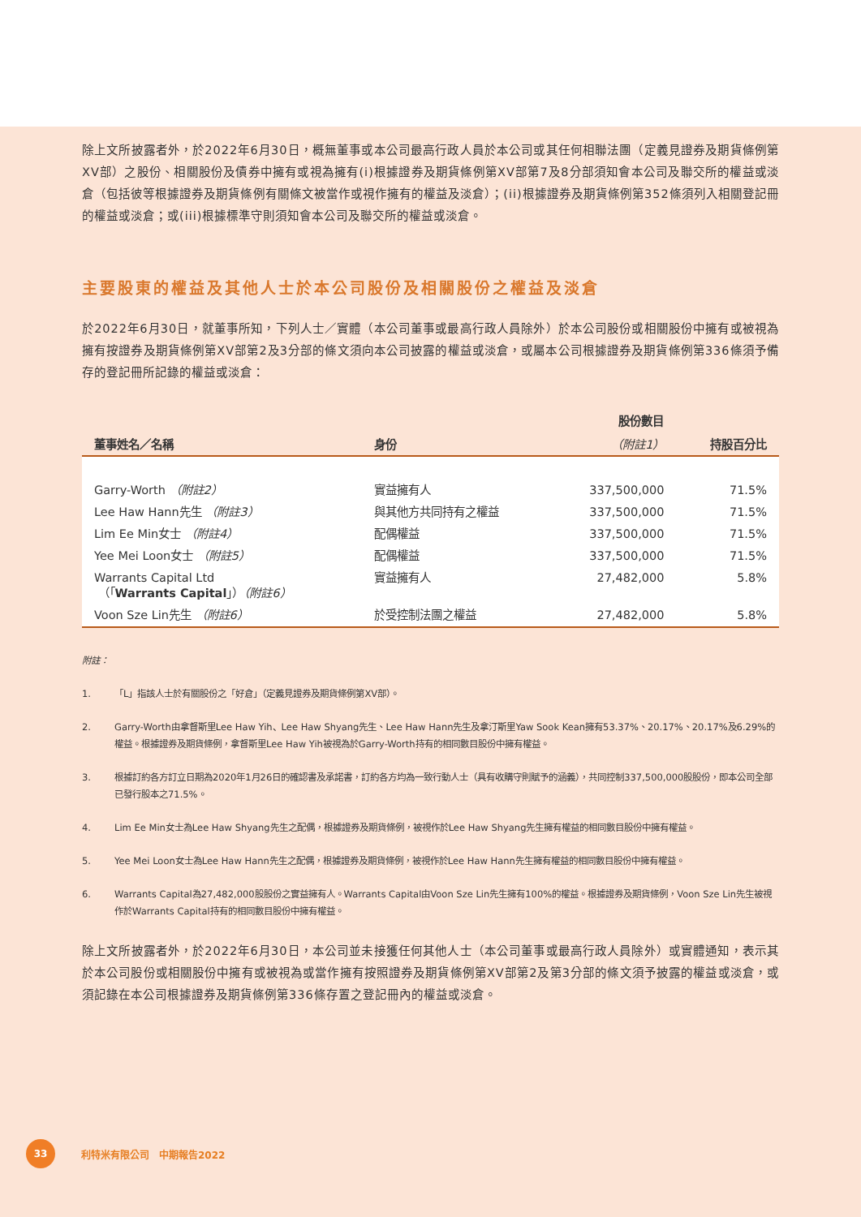除上文所披露者外，於2022年6月30日，概無董事或本公司最高行政人員於本公司或其任何相聯法團（定義見證券及期貨條例第XV部）之股份、相關股份及債券中擁有或視為擁有(i)根據證券及期貨條例第XV部第7及8分部須知會本公司及聯交所的權益或淡倉（包括彼等根據證券及期貨條例有關條文被當作或視作擁有的權益及淡倉）；(ii)根據證券及期貨條例第352條須列入相關登記冊的權益或淡倉；或(iii)根據標準守則須知會本公司及聯交所的權益或淡倉。
主要股東的權益及其他人士於本公司股份及相關股份之權益及淡倉
於2022年6月30日，就董事所知，下列人士／實體（本公司董事或最高行政人員除外）於本公司股份或相關股份中擁有或被視為擁有按證券及期貨條例第XV部第2及3分部的條文須向本公司披露的權益或淡倉，或屬本公司根據證券及期貨條例第336條須予備存的登記冊所記錄的權益或淡倉：
| | | 股份數目 | |
| --- | --- | --- | --- |
| 董事姓名／名稱 | 身份 | （附註1） | 持股百分比 |
| Garry-Worth （附註2） | 實益擁有人 | 337,500,000 | 71.5% |
| Lee Haw Hann先生 （附註3） | 與其他方共同持有之權益 | 337,500,000 | 71.5% |
| Lim Ee Min女士 （附註4） | 配偶權益 | 337,500,000 | 71.5% |
| Yee Mei Loon女士 （附註5） | 配偶權益 | 337,500,000 | 71.5% |
| Warrants Capital Ltd （「 Warrants Capital 」） （附註6） | 實益擁有人 | 27,482,000 | 5.8% |
| Voon Sze Lin先生 （附註6） | 於受控制法團之權益 | 27,482,000 | 5.8% |
附註：
1. 「L」指該人士於有關股份之「好倉」（定義見證券及期貨條例第XV部）。
2. Garry-Worth由拿督斯里Lee Haw Yih、Lee Haw Shyang先生、Lee Haw Hann先生及拿汀斯里Yaw Sook Kean擁有53.37%、20.17%、20.17%及6.29%的權益。根據證券及期貨條例，拿督斯里Lee Haw Yih被視為於Garry-Worth持有的相同數目股份中擁有權益。
3. 根據訂約各方訂立日期為2020年1月26日的確認書及承諾書，訂約各方均為一致行動人士（具有收購守則賦予的涵義），共同控制337,500,000股股份，即本公司全部已發行股本之71.5%。
4. Lim Ee Min女士為Lee Haw Shyang先生之配偶，根據證券及期貨條例，被視作於Lee Haw Shyang先生擁有權益的相同數目股份中擁有權益。
5. Yee Mei Loon女士為Lee Haw Hann先生之配偶，根據證券及期貨條例，被視作於Lee Haw Hann先生擁有權益的相同數目股份中擁有權益。
6. Warrants Capital為27,482,000股股份之實益擁有人。Warrants Capital由Voon Sze Lin先生擁有100%的權益。根據證券及期貨條例，Voon Sze Lin先生被視作於Warrants Capital持有的相同數目股份中擁有權益。
除上文所披露者外，於2022年6月30日，本公司並未接獲任何其他人士（本公司董事或最高行政人員除外）或實體通知，表示其於本公司股份或相關股份中擁有或被視為或當作擁有按照證券及期貨條例第XV部第2及第3分部的條文須予披露的權益或淡倉，或須記錄在本公司根據證券及期貨條例第336條存置之登記冊內的權益或淡倉。
33
利特米有限公司　中期報告2022